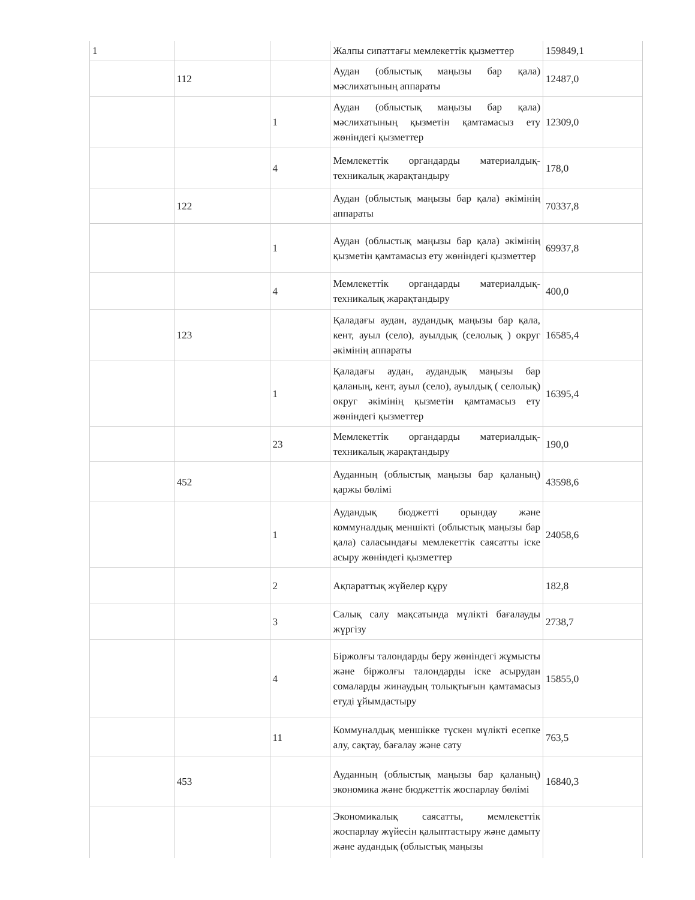| 1 | | | Жалпы сипаттағы мемлекеттік қызметтер | 159849,1 |
| | 112 | | Аудан (облыстық маңызы бар қала) мәслихатының аппараты | 12487,0 |
| | | 1 | Аудан (облыстық маңызы бар қала) мәслихатының қызметін қамтамасыз ету жөніндегі қызметтер | 12309,0 |
| | | 4 | Мемлекеттік органдарды материалдық-техникалық жарақтандыру | 178,0 |
| | 122 | | Аудан (облыстық маңызы бар қала) әкімінің аппараты | 70337,8 |
| | | 1 | Аудан (облыстық маңызы бар қала) әкімінің қызметін қамтамасыз ету жөніндегі қызметтер | 69937,8 |
| | | 4 | Мемлекеттік органдарды материалдық-техникалық жарақтандыру | 400,0 |
| | 123 | | Қаладағы аудан, аудандық маңызы бар қала, кент, ауыл (село), ауылдық (селолық ) округ әкімінің аппараты | 16585,4 |
| | | 1 | Қаладағы аудан, аудандық маңызы бар қаланың, кент, ауыл (село), ауылдық ( селолық) округ әкімінің қызметін қамтамасыз ету жөніндегі қызметтер | 16395,4 |
| | | 23 | Мемлекеттік органдарды материалдық-техникалық жарақтандыру | 190,0 |
| | 452 | | Ауданның (облыстық маңызы бар қаланың) қаржы бөлімі | 43598,6 |
| | | 1 | Аудандық бюджетті орындау және коммуналдық меншікті (облыстық маңызы бар қала) саласындағы мемлекеттік саясатты іске асыру жөніндегі қызметтер | 24058,6 |
| | | 2 | Ақпараттық жүйелер құру | 182,8 |
| | | 3 | Салық салу мақсатында мүлікті бағалауды жүргізу | 2738,7 |
| | | 4 | Біржолғы талондарды беру жөніндегі жұмысты және біржолғы талондарды іске асырудан сомаларды жинаудың толықтығын қамтамасыз етуді ұйымдастыру | 15855,0 |
| | | 11 | Коммуналдық меншікке түскен мүлікті есепке алу, сақтау, бағалау және сату | 763,5 |
| | 453 | | Ауданның (облыстық маңызы бар қаланың) экономика және бюджеттік жоспарлау бөлімі | 16840,3 |
| | | | Экономикалық саясатты, мемлекеттік жоспарлау жүйесін қалыптастыру және дамыту және аудандық (облыстық маңызы | |